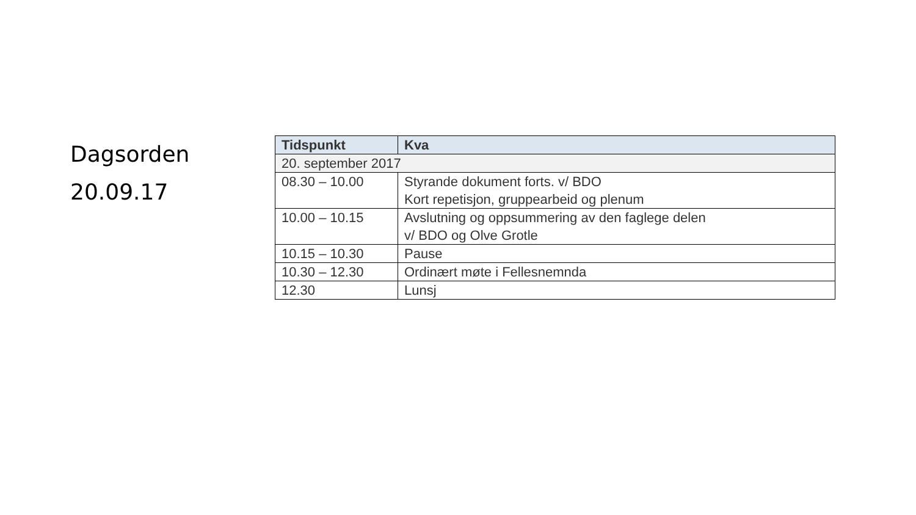Dagsorden
20.09.17
| Tidspunkt | Kva |
| --- | --- |
| 20. september 2017 | |
| 08.30 – 10.00 | Styrande dokument forts. v/ BDO Kort repetisjon, gruppearbeid og plenum |
| 10.00 – 10.15 | Avslutning og oppsummering av den faglege delen v/ BDO og Olve Grotle |
| 10.15 – 10.30 | Pause |
| 10.30 – 12.30 | Ordinært møte i Fellesnemnda |
| 12.30 | Lunsj |